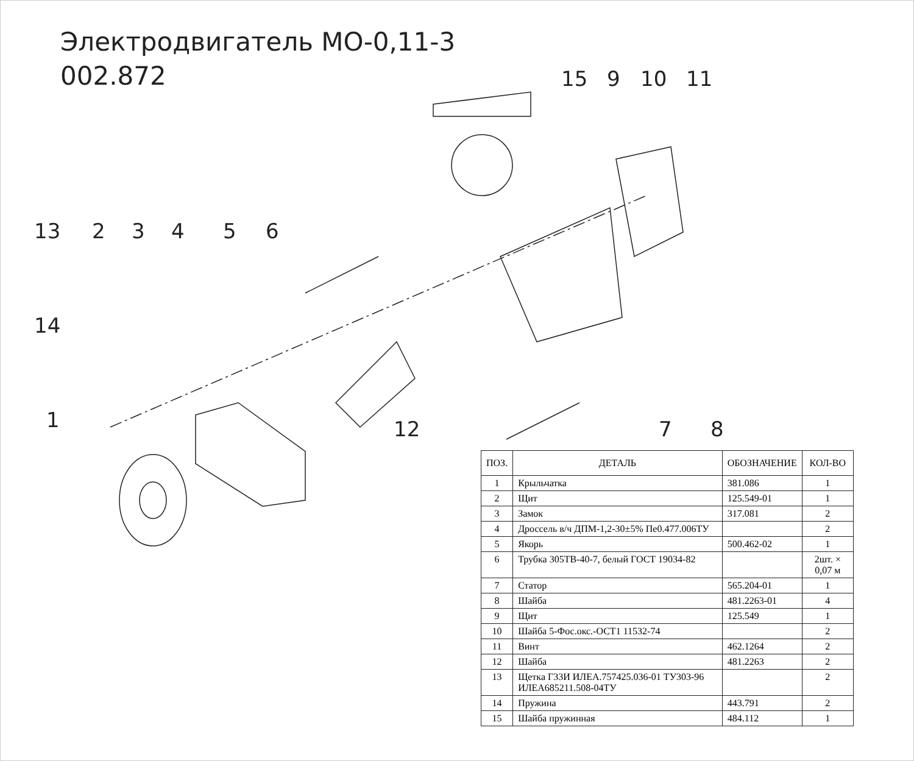Электродвигатель МО-0,11-3
002.872
15
9
10
11
13
2
3
4
5
6
14
1
12
7
8
| ПОЗ. | ДЕТАЛЬ | ОБОЗНАЧЕНИЕ | КОЛ-ВО |
| --- | --- | --- | --- |
| 1 | Крыльчатка | 381.086 | 1 |
| 2 | Щит | 125.549-01 | 1 |
| 3 | Замок | 317.081 | 2 |
| 4 | Дроссель в/ч ДПМ-1,2-30±5% Пе0.477.006ТУ | | 2 |
| 5 | Якорь | 500.462-02 | 1 |
| 6 | Трубка 305ТВ-40-7, белый ГОСТ 19034-82 | | 2шт. × 0,07 м |
| 7 | Статор | 565.204-01 | 1 |
| 8 | Шайба | 481.2263-01 | 4 |
| 9 | Щит | 125.549 | 1 |
| 10 | Шайба 5-Фос.окс.-ОСТ1 11532-74 | | 2 |
| 11 | Винт | 462.1264 | 2 |
| 12 | Шайба | 481.2263 | 2 |
| 13 | Щетка Г33И ИЛЕА.757425.036-01 ТУ303-96 ИЛЕА685211.508-04ТУ | | 2 |
| 14 | Пружина | 443.791 | 2 |
| 15 | Шайба пружинная | 484.112 | 1 |